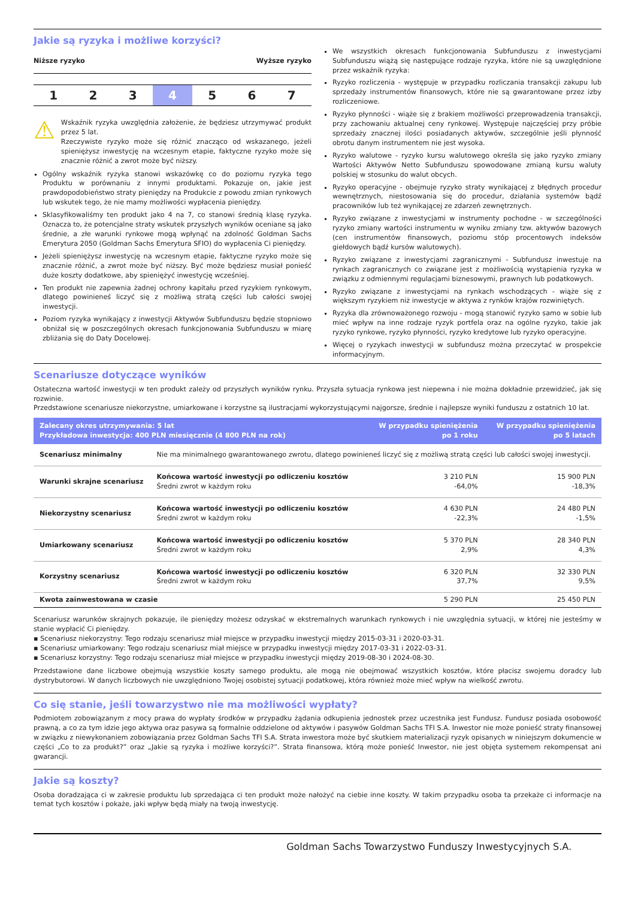Jakie są ryzyka i możliwe korzyści?
Niższe ryzyko Wyższe ryzyko
1 2 3 4 5 6 7
⚠
Wskaźnik ryzyka uwzględnia założenie, że będziesz utrzymywać produkt przez 5 lat.
Rzeczywiste ryzyko może się różnić znacząco od wskazanego, jeżeli spieniężysz inwestycję na wczesnym etapie, faktyczne ryzyko może się znacznie różnić a zwrot może być niższy.
Ogólny wskaźnik ryzyka stanowi wskazówkę co do poziomu ryzyka tego Produktu w porównaniu z innymi produktami. Pokazuje on, jakie jest prawdopodobieństwo straty pieniędzy na Produkcie z powodu zmian rynkowych lub wskutek tego, że nie mamy możliwości wypłacenia pieniędzy.
Sklasyfikowaliśmy ten produkt jako 4 na 7, co stanowi średnią klasę ryzyka. Oznacza to, że potencjalne straty wskutek przyszłych wyników oceniane są jako średnie, a złe warunki rynkowe mogą wpłynąć na zdolność Goldman Sachs Emerytura 2050 (Goldman Sachs Emerytura SFIO) do wypłacenia Ci pieniędzy.
Jeżeli spieniężysz inwestycję na wczesnym etapie, faktyczne ryzyko może się znacznie różnić, a zwrot może być niższy. Być może będziesz musiał ponieść duże koszty dodatkowe, aby spieniężyć inwestycję wcześniej.
Ten produkt nie zapewnia żadnej ochrony kapitału przed ryzykiem rynkowym, dlatego powinieneś liczyć się z możliwą stratą części lub całości swojej inwestycji.
Poziom ryzyka wynikający z inwestycji Aktywów Subfunduszu będzie stopniowo obniżał się w poszczególnych okresach funkcjonowania Subfunduszu w miarę zbliżania się do Daty Docelowej.
We wszystkich okresach funkcjonowania Subfunduszu z inwestycjami Subfunduszu wiążą się następujące rodzaje ryzyka, które nie są uwzględnione przez wskaźnik ryzyka:
Ryzyko rozliczenia - występuje w przypadku rozliczania transakcji zakupu lub sprzedaży instrumentów finansowych, które nie są gwarantowane przez izby rozliczeniowe.
Ryzyko płynności - wiąże się z brakiem możliwości przeprowadzenia transakcji, przy zachowaniu aktualnej ceny rynkowej. Występuje najczęściej przy próbie sprzedaży znacznej ilości posiadanych aktywów, szczególnie jeśli płynność obrotu danym instrumentem nie jest wysoka.
Ryzyko walutowe - ryzyko kursu walutowego określa się jako ryzyko zmiany Wartości Aktywów Netto Subfunduszu spowodowane zmianą kursu waluty polskiej w stosunku do walut obcych.
Ryzyko operacyjne - obejmuje ryzyko straty wynikającej z błędnych procedur wewnętrznych, niestosowania się do procedur, działania systemów bądź pracowników lub też wynikającej ze zdarzeń zewnętrznych.
Ryzyko związane z inwestycjami w instrumenty pochodne - w szczególności ryzyko zmiany wartości instrumentu w wyniku zmiany tzw. aktywów bazowych (cen instrumentów finansowych, poziomu stóp procentowych indeksów giełdowych bądź kursów walutowych).
Ryzyko związane z inwestycjami zagranicznymi - Subfundusz inwestuje na rynkach zagranicznych co związane jest z możliwością wystąpienia ryzyka w związku z odmiennymi regulacjami biznesowymi, prawnych lub podatkowych.
Ryzyko związane z inwestycjami na rynkach wschodzących - wiąże się z większym ryzykiem niż inwestycje w aktywa z rynków krajów rozwiniętych.
Ryzyka dla zrównoważonego rozwoju - mogą stanowić ryzyko samo w sobie lub mieć wpływ na inne rodzaje ryzyk portfela oraz na ogólne ryzyko, takie jak ryzyko rynkowe, ryzyko płynności, ryzyko kredytowe lub ryzyko operacyjne.
Więcej o ryzykach inwestycji w subfundusz można przeczytać w prospekcie informacyjnym.
Scenariusze dotyczące wyników
Ostateczna wartość inwestycji w ten produkt zależy od przyszłych wyników rynku. Przyszła sytuacja rynkowa jest niepewna i nie można dokładnie przewidzieć, jak się rozwinie.
Przedstawione scenariusze niekorzystne, umiarkowane i korzystne są ilustracjami wykorzystującymi najgorsze, średnie i najlepsze wyniki funduszu z ostatnich 10 lat.
| Zalecany okres utrzymywania: 5 lat Przykładowa inwestycja: 400 PLN miesięcznie (4 800 PLN na rok) | | W przypadku spieniężenia po 1 roku | W przypadku spieniężenia po 5 latach |
| --- | --- | --- | --- |
| Scenariusz minimalny | Nie ma minimalnego gwarantowanego zwrotu, dlatego powinieneś liczyć się z możliwą stratą części lub całości swojej inwestycji. | | |
| Warunki skrajne scenariusz | Końcowa wartość inwestycji po odliczeniu kosztów Średni zwrot w każdym roku | 3 210 PLN -64,0% | 15 900 PLN -18,3% |
| Niekorzystny scenariusz | Końcowa wartość inwestycji po odliczeniu kosztów Średni zwrot w każdym roku | 4 630 PLN -22,3% | 24 480 PLN -1,5% |
| Umiarkowany scenariusz | Końcowa wartość inwestycji po odliczeniu kosztów Średni zwrot w każdym roku | 5 370 PLN 2,9% | 28 340 PLN 4,3% |
| Korzystny scenariusz | Końcowa wartość inwestycji po odliczeniu kosztów Średni zwrot w każdym roku | 6 320 PLN 37,7% | 32 330 PLN 9,5% |
| Kwota zainwestowana w czasie | | 5 290 PLN | 25 450 PLN |
Scenariusz warunków skrajnych pokazuje, ile pieniędzy możesz odzyskać w ekstremalnych warunkach rynkowych i nie uwzględnia sytuacji, w której nie jesteśmy w stanie wypłacić Ci pieniędzy.
▪ Scenariusz niekorzystny: Tego rodzaju scenariusz miał miejsce w przypadku inwestycji między 2015-03-31 i 2020-03-31.
▪ Scenariusz umiarkowany: Tego rodzaju scenariusz miał miejsce w przypadku inwestycji między 2017-03-31 i 2022-03-31.
▪ Scenariusz korzystny: Tego rodzaju scenariusz miał miejsce w przypadku inwestycji między 2019-08-30 i 2024-08-30.
Przedstawione dane liczbowe obejmują wszystkie koszty samego produktu, ale mogą nie obejmować wszystkich kosztów, które płacisz swojemu doradcy lub dystrybutorowi. W danych liczbowych nie uwzględniono Twojej osobistej sytuacji podatkowej, która również może mieć wpływ na wielkość zwrotu.
Co się stanie, jeśli towarzystwo nie ma możliwości wypłaty?
Podmiotem zobowiązanym z mocy prawa do wypłaty środków w przypadku żądania odkupienia jednostek przez uczestnika jest Fundusz. Fundusz posiada osobowość prawną, a co za tym idzie jego aktywa oraz pasywa są formalnie oddzielone od aktywów i pasywów Goldman Sachs TFI S.A. Inwestor nie może ponieść straty finansowej w związku z niewykonaniem zobowiązania przez Goldman Sachs TFI S.A. Strata inwestora może być skutkiem materializacji ryzyk opisanych w niniejszym dokumencie w części „Co to za produkt?” oraz „Jakie są ryzyka i możliwe korzyści?”. Strata finansowa, którą może ponieść Inwestor, nie jest objęta systemem rekompensat ani gwarancji.
Jakie są koszty?
Osoba doradzająca ci w zakresie produktu lub sprzedająca ci ten produkt może nałożyć na ciebie inne koszty. W takim przypadku osoba ta przekaże ci informacje na temat tych kosztów i pokaże, jaki wpływ będą miały na twoją inwestycję.
Goldman Sachs Towarzystwo Funduszy Inwestycyjnych S.A.